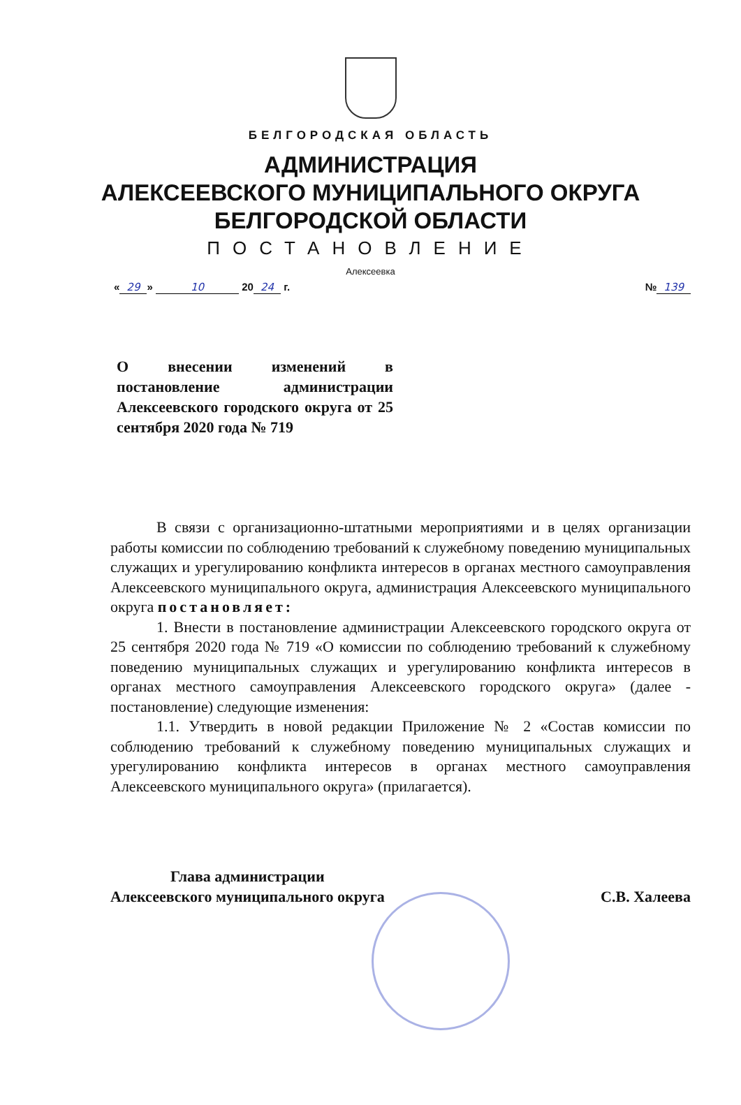БЕЛГОРОДСКАЯ ОБЛАСТЬ
АДМИНИСТРАЦИЯ
АЛЕКСЕЕВСКОГО МУНИЦИПАЛЬНОГО ОКРУГА
БЕЛГОРОДСКОЙ ОБЛАСТИ
ПОСТАНОВЛЕНИЕ
Алексеевка
« 29 » 10 20 24 г. № 139
О внесении изменений в постановление администрации Алексеевского городского округа от 25 сентября 2020 года № 719
В связи с организационно-штатными мероприятиями и в целях организации работы комиссии по соблюдению требований к служебному поведению муниципальных служащих и урегулированию конфликта интересов в органах местного самоуправления Алексеевского муниципального округа, администрация Алексеевского муниципального округа постановляет:
1. Внести в постановление администрации Алексеевского городского округа от 25 сентября 2020 года № 719 «О комиссии по соблюдению требований к служебному поведению муниципальных служащих и урегулированию конфликта интересов в органах местного самоуправления Алексеевского городского округа» (далее - постановление) следующие изменения:
1.1. Утвердить в новой редакции Приложение № 2 «Состав комиссии по соблюдению требований к служебному поведению муниципальных служащих и урегулированию конфликта интересов в органах местного самоуправления Алексеевского муниципального округа» (прилагается).
Глава администрации
Алексеевского муниципального округа
С.В. Халеева